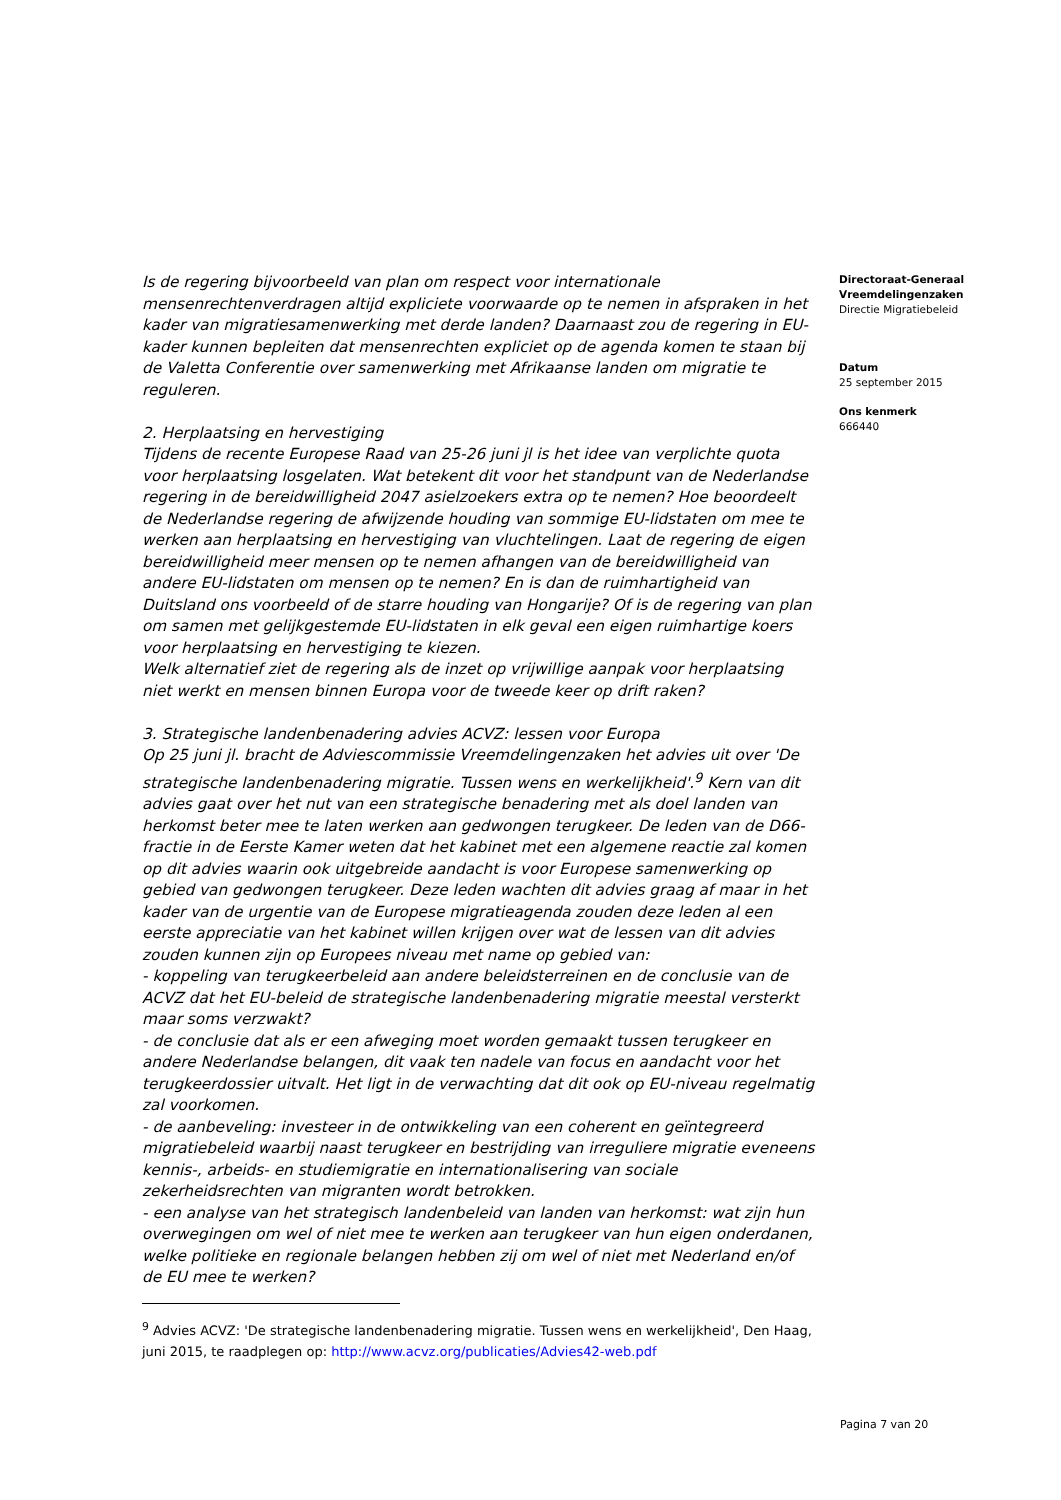Is de regering bijvoorbeeld van plan om respect voor internationale mensenrechtenverdragen altijd expliciete voorwaarde op te nemen in afspraken in het kader van migratiesamenwerking met derde landen? Daarnaast zou de regering in EU-kader kunnen bepleiten dat mensenrechten expliciet op de agenda komen te staan bij de Valetta Conferentie over samenwerking met Afrikaanse landen om migratie te reguleren.
2. Herplaatsing en hervestiging
Tijdens de recente Europese Raad van 25-26 juni jl is het idee van verplichte quota voor herplaatsing losgelaten. Wat betekent dit voor het standpunt van de Nederlandse regering in de bereidwilligheid 2047 asielzoekers extra op te nemen? Hoe beoordeelt de Nederlandse regering de afwijzende houding van sommige EU-lidstaten om mee te werken aan herplaatsing en hervestiging van vluchtelingen. Laat de regering de eigen bereidwilligheid meer mensen op te nemen afhangen van de bereidwilligheid van andere EU-lidstaten om mensen op te nemen? En is dan de ruimhartigheid van Duitsland ons voorbeeld of de starre houding van Hongarije? Of is de regering van plan om samen met gelijkgestemde EU-lidstaten in elk geval een eigen ruimhartige koers voor herplaatsing en hervestiging te kiezen.
Welk alternatief ziet de regering als de inzet op vrijwillige aanpak voor herplaatsing niet werkt en mensen binnen Europa voor de tweede keer op drift raken?
3. Strategische landenbenadering advies ACVZ: lessen voor Europa
Op 25 juni jl. bracht de Adviescommissie Vreemdelingenzaken het advies uit over 'De strategische landenbenadering migratie. Tussen wens en werkelijkheid'.<sup>9</sup> Kern van dit advies gaat over het nut van een strategische benadering met als doel landen van herkomst beter mee te laten werken aan gedwongen terugkeer. De leden van de D66-fractie in de Eerste Kamer weten dat het kabinet met een algemene reactie zal komen op dit advies waarin ook uitgebreide aandacht is voor Europese samenwerking op gebied van gedwongen terugkeer. Deze leden wachten dit advies graag af maar in het kader van de urgentie van de Europese migratieagenda zouden deze leden al een eerste appreciatie van het kabinet willen krijgen over wat de lessen van dit advies zouden kunnen zijn op Europees niveau met name op gebied van:
- koppeling van terugkeerbeleid aan andere beleidsterreinen en de conclusie van de ACVZ dat het EU-beleid de strategische landenbenadering migratie meestal versterkt maar soms verzwakt?
- de conclusie dat als er een afweging moet worden gemaakt tussen terugkeer en andere Nederlandse belangen, dit vaak ten nadele van focus en aandacht voor het terugkeerdossier uitvalt. Het ligt in de verwachting dat dit ook op EU-niveau regelmatig zal voorkomen.
- de aanbeveling: investeer in de ontwikkeling van een coherent en geïntegreerd migratiebeleid waarbij naast terugkeer en bestrijding van irreguliere migratie eveneens kennis-, arbeids- en studiemigratie en internationalisering van sociale zekerheidsrechten van migranten wordt betrokken.
- een analyse van het strategisch landenbeleid van landen van herkomst: wat zijn hun overwegingen om wel of niet mee te werken aan terugkeer van hun eigen onderdanen, welke politieke en regionale belangen hebben zij om wel of niet met Nederland en/of de EU mee te werken?
Directoraat-Generaal
Vreemdelingenzaken
Directie Migratiebeleid
Datum
25 september 2015
Ons kenmerk
666440
<sup>9</sup> Advies ACVZ: 'De strategische landenbenadering migratie. Tussen wens en werkelijkheid', Den Haag, juni 2015, te raadplegen op: http://www.acvz.org/publicaties/Advies42-web.pdf
Pagina 7 van 20